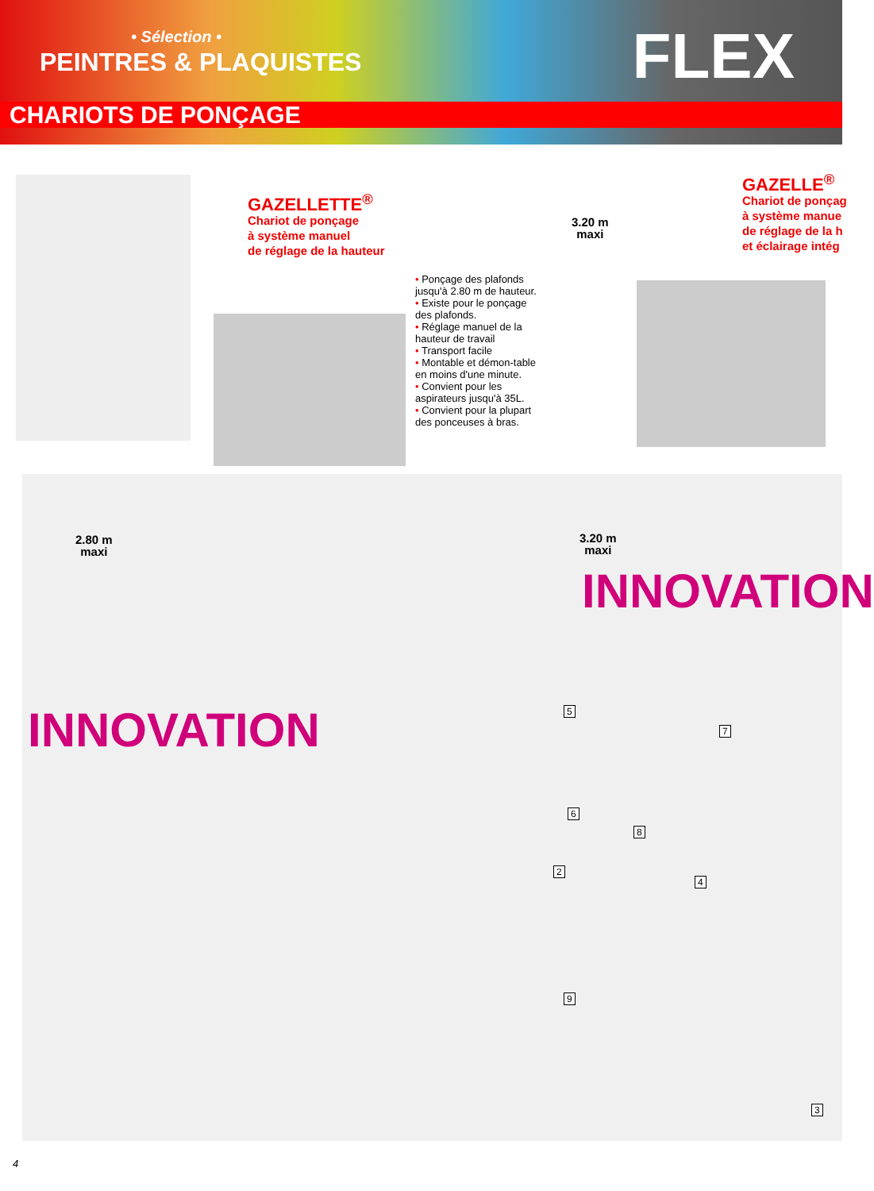• Sélection •
PEINTRES & PLAQUISTES FLEX
CHARIOTS DE PONÇAGE
GAZELLETTE<sup>®</sup>
Chariot de ponçage
à système manuel
de réglage de la hauteur
• Ponçage des plafonds jusqu'à 2.80 m de hauteur.
• Existe pour le ponçage des plafonds.
• Réglage manuel de la hauteur de travail
• Transport facile
• Montable et démon-table en moins d'une minute.
• Convient pour les aspirateurs jusqu'à 35L.
• Convient pour la plupart des ponceuses à bras.
3.20 m
maxi
GAZELLE<sup>®</sup>
Chariot de ponçag
à système manue
de réglage de la h
et éclairage intég
2.80 m
maxi
3.20 m
maxi
INNOVATION
INNOVATION 5
7
6
8
2
4
9
3
4